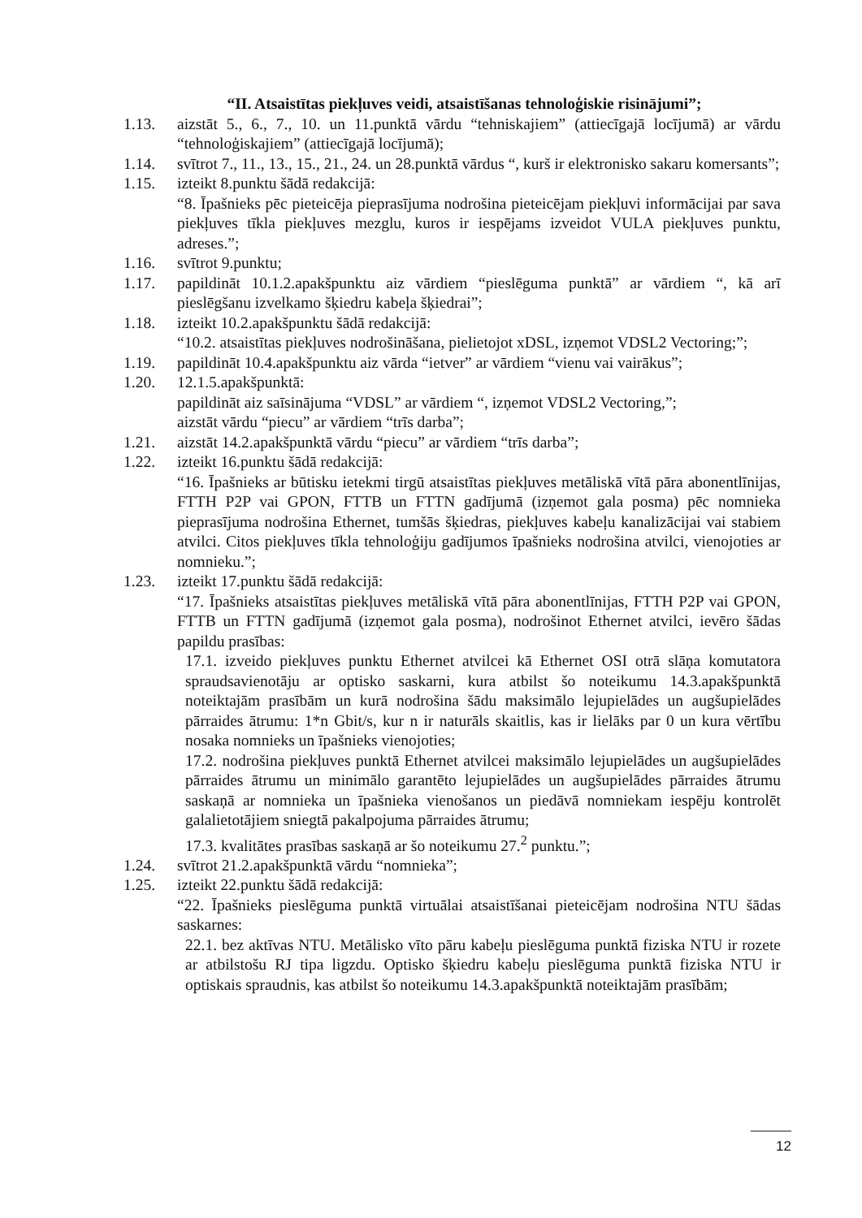“II. Atsaistītas piekļuves veidi, atsaistīšanas tehnoloģiskie risinājumi”;
1.13. aizstāt 5., 6., 7., 10. un 11.punktā vārdu “tehniskajiem” (attiecīgajā locījumā) ar vārdu “tehnoloģiskajiem” (attiecīgajā locījumā);
1.14. svītrot 7., 11., 13., 15., 21., 24. un 28.punktā vārdus “, kurš ir elektronisko sakaru komersants”;
1.15. izteikt 8.punktu šādā redakcijā:
“8. Īpašnieks pēc pieteicēja pieprasījuma nodrošina pieteicējam piekļuvi informācijai par sava piekļuves tīkla piekļuves mezglu, kuros ir iespējams izveidot VULA piekļuves punktu, adreses.”;
1.16. svītrot 9.punktu;
1.17. papildināt 10.1.2.apakšpunktu aiz vārdiem “pieslēguma punktā” ar vārdiem “, kā arī pieslēgšanu izvelkamo šķiedru kabeļa šķiedrai”;
1.18. izteikt 10.2.apakšpunktu šādā redakcijā:
“10.2. atsaistītas piekļuves nodrošināšana, pielietojot xDSL, izņemot VDSL2 Vectoring;”;
1.19. papildināt 10.4.apakšpunktu aiz vārda “ietver” ar vārdiem “vienu vai vairākus”;
1.20. 12.1.5.apakšpunktā:
papildināt aiz saīsinājuma “VDSL” ar vārdiem “, izņemot VDSL2 Vectoring,”;
aizstāt vārdu “piecu” ar vārdiem “trīs darba”;
1.21. aizstāt 14.2.apakšpunktā vārdu “piecu” ar vārdiem “trīs darba”;
1.22. izteikt 16.punktu šādā redakcijā:
“16. Īpašnieks ar būtisku ietekmi tirgū atsaistītas piekļuves metāliskā vītā pāra abonentlīnijas, FTTH P2P vai GPON, FTTB un FTTN gadījumā (izņemot gala posma) pēc nomnieka pieprasījuma nodrošina Ethernet, tumšās šķiedras, piekļuves kabeļu kanalizācijai vai stabiem atvilci. Citos piekļuves tīkla tehnoloģiju gadījumos īpašnieks nodrošina atvilci, vienojoties ar nomnieku.”;
1.23. izteikt 17.punktu šādā redakcijā:
“17. Īpašnieks atsaistītas piekļuves metāliskā vītā pāra abonentlīnijas, FTTH P2P vai GPON, FTTB un FTTN gadījumā (izņemot gala posma), nodrošinot Ethernet atvilci, ievēro šādas papildu prasības:
17.1. izveido piekļuves punktu Ethernet atvilcei kā Ethernet OSI otrā slāņa komutatora spraudsavienotāju ar optisko saskarni, kura atbilst šo noteikumu 14.3.apakšpunktā noteiktajām prasībām un kurā nodrošina šādu maksimālo lejupielādes un augšupielādes pārraides ātrumu: 1*n Gbit/s, kur n ir naturāls skaitlis, kas ir lielāks par 0 un kura vērtību nosaka nomnieks un īpašnieks vienojoties;
17.2. nodrošina piekļuves punktā Ethernet atvilcei maksimālo lejupielādes un augšupielādes pārraides ātrumu un minimālo garantēto lejupielādes un augšupielādes pārraides ātrumu saskaņā ar nomnieka un īpašnieka vienošanos un piedāvā nomniekam iespēju kontrolēt galalietotājiem sniegtā pakalpojuma pārraides ātrumu;
17.3. kvalitātes prasības saskaņā ar šo noteikumu 27.<sup>2</sup> punktu.”;
1.24. svītrot 21.2.apakšpunktā vārdu “nomnieka”;
1.25. izteikt 22.punktu šādā redakcijā:
“22. Īpašnieks pieslēguma punktā virtuālai atsaistīšanai pieteicējam nodrošina NTU šādas saskarnes:
22.1. bez aktīvas NTU. Metālisko vīto pāru kabeļu pieslēguma punktā fiziska NTU ir rozete ar atbilstošu RJ tipa ligzdu. Optisko šķiedru kabeļu pieslēguma punktā fiziska NTU ir optiskais spraudnis, kas atbilst šo noteikumu 14.3.apakšpunktā noteiktajām prasībām;
12